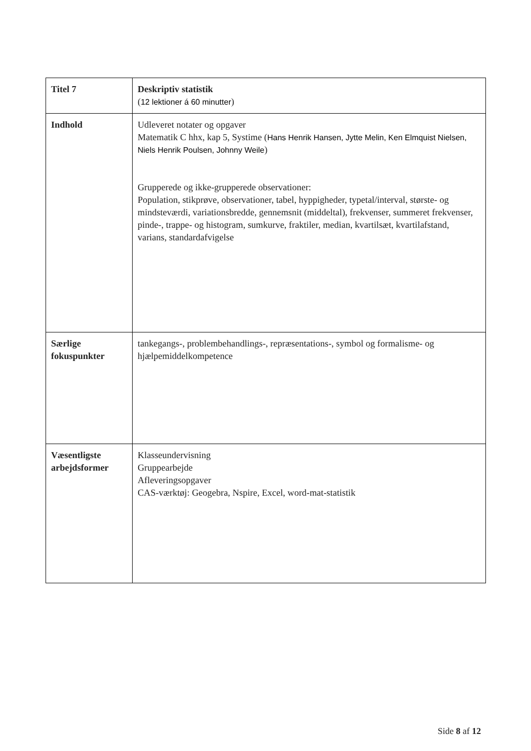| Titel 7 | Deskriptiv statistik ( 12 lektioner á 60 minutter ) |
| Indhold | Udleveret notater og opgaver Matematik C hhx, kap 5, Systime ( Hans Henrik Hansen, Jytte Melin, Ken Elmquist Nielsen, Niels Henrik Poulsen, Johnny Weile ) Grupperede og ikke-grupperede observationer: Population, stikprøve, observationer, tabel, hyppigheder, typetal/interval, største- og mindsteværdi, variationsbredde, gennemsnit (middeltal), frekvenser, summeret frekvenser, pinde-, trappe- og histogram, sumkurve, fraktiler, median, kvartilsæt, kvartilafstand, varians, standardafvigelse |
| Særlige fokuspunkter | tankegangs-, problembehandlings-, repræsentations-, symbol og formalisme- og hjælpemiddelkompetence |
| Væsentligste arbejdsformer | Klasseundervisning Gruppearbejde Afleveringsopgaver CAS-værktøj: Geogebra, Nspire, Excel, word-mat-statistik |
Side 8 af 12